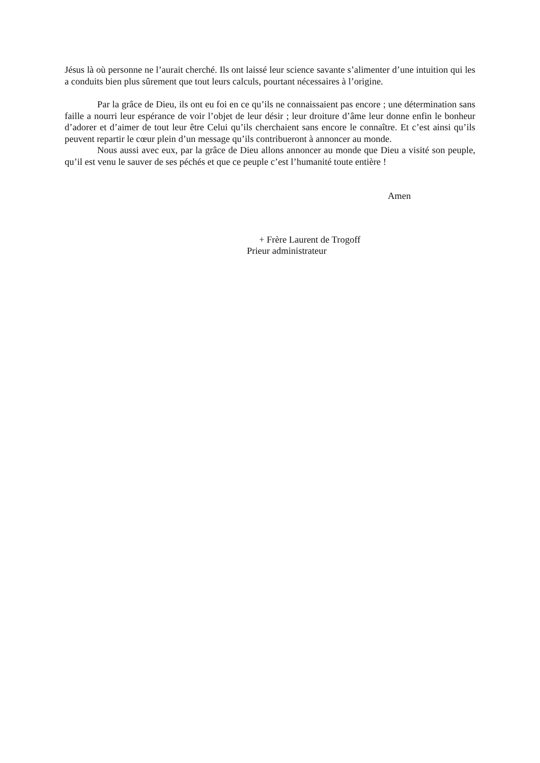Jésus là où personne ne l’aurait cherché. Ils ont laissé leur science savante s’alimenter d’une intuition qui les a conduits bien plus sûrement que tout leurs calculs, pourtant nécessaires à l’origine.
Par la grâce de Dieu, ils ont eu foi en ce qu’ils ne connaissaient pas encore ; une détermination sans faille a nourri leur espérance de voir l’objet de leur désir ; leur droiture d’âme leur donne enfin le bonheur d’adorer et d’aimer de tout leur être Celui qu’ils cherchaient sans encore le connaître. Et c’est ainsi qu’ils peuvent repartir le cœur plein d’un message qu’ils contribueront à annoncer au monde.
Nous aussi avec eux, par la grâce de Dieu allons annoncer au monde que Dieu a visité son peuple, qu’il est venu le sauver de ses péchés et que ce peuple c’est l’humanité toute entière !
Amen
+ Frère Laurent de Trogoff
Prieur administrateur